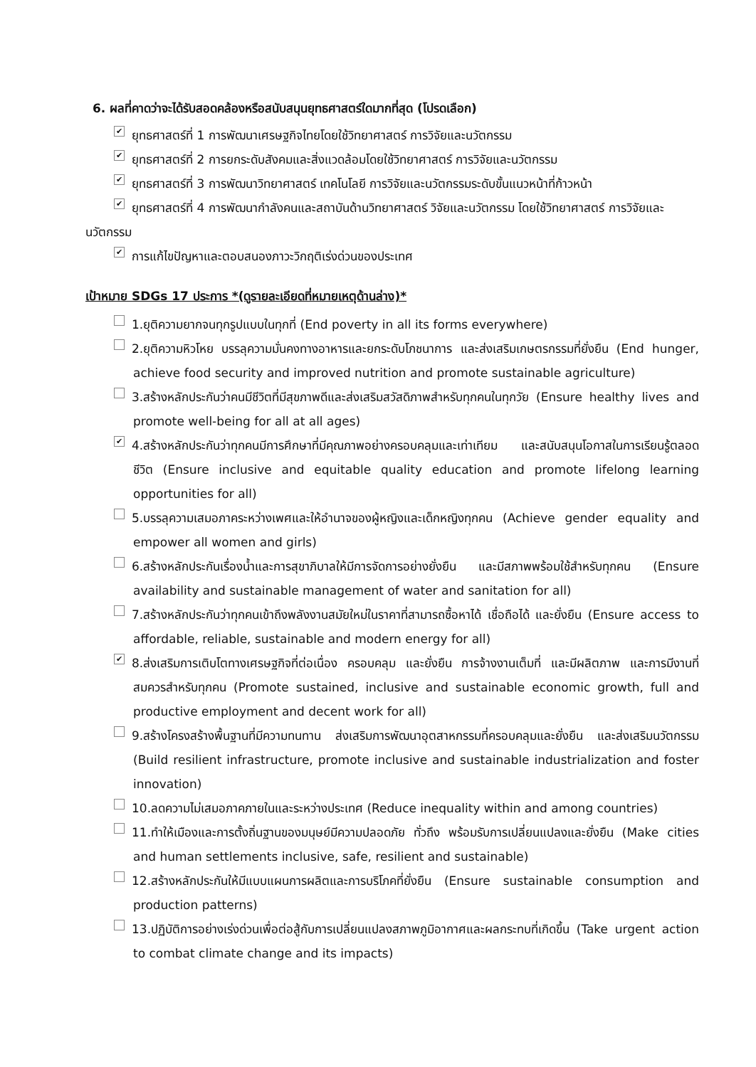6. ผลที่คาดว่าจะได้รับสอดคล้องหรือสนับสนุนยุทธศาสตร์ใดมากที่สุด (โปรดเลือก)
✔ ยุทธศาสตร์ที่ 1 การพัฒนาเศรษฐกิจไทยโดยใช้วิทยาศาสตร์ การวิจัยและนวัตกรรม
✔ ยุทธศาสตร์ที่ 2 การยกระดับสังคมและสิ่งแวดล้อมโดยใช้วิทยาศาสตร์ การวิจัยและนวัตกรรม
✔ ยุทธศาสตร์ที่ 3 การพัฒนาวิทยาศาสตร์ เทคโนโลยี การวิจัยและนวัตกรรมระดับขั้นแนวหน้าที่ก้าวหน้า
✔ ยุทธศาสตร์ที่ 4 การพัฒนากำลังคนและสถาบันด้านวิทยาศาสตร์ วิจัยและนวัตกรรม โดยใช้วิทยาศาสตร์ การวิจัยและนวัตกรรม
✔ การแก้ไขปัญหาและตอบสนองภาวะวิกฤติเร่งด่วนของประเทศ
เป้าหมาย SDGs 17 ประการ *(ดูรายละเอียดที่หมายเหตุด้านล่าง)*
1.ยุติความยากจนทุกรูปแบบในทุกที่ (End poverty in all its forms everywhere)
2.ยุติความหิวโหย บรรลุความมั่นคงทางอาหารและยกระดับโภชนาการ และส่งเสริมเกษตรกรรมที่ยั่งยืน (End hunger, achieve food security and improved nutrition and promote sustainable agriculture)
3.สร้างหลักประกันว่าคนมีชีวิตที่มีสุขภาพดีและส่งเสริมสวัสดิภาพสำหรับทุกคนในทุกวัย (Ensure healthy lives and promote well-being for all at all ages)
✔ 4.สร้างหลักประกันว่าทุกคนมีการศึกษาที่มีคุณภาพอย่างครอบคลุมและเท่าเทียม และสนับสนุนโอกาสในการเรียนรู้ตลอดชีวิต (Ensure inclusive and equitable quality education and promote lifelong learning opportunities for all)
5.บรรลุความเสมอภาคระหว่างเพศและให้อำนาจของผู้หญิงและเด็กหญิงทุกคน (Achieve gender equality and empower all women and girls)
6.สร้างหลักประกันเรื่องน้ำและการสุขาภิบาลให้มีการจัดการอย่างยั่งยืน และมีสภาพพร้อมใช้สำหรับทุกคน (Ensure availability and sustainable management of water and sanitation for all)
7.สร้างหลักประกันว่าทุกคนเข้าถึงพลังงานสมัยใหม่ในราคาที่สามารถซื้อหาได้ เชื่อถือได้ และยั่งยืน (Ensure access to affordable, reliable, sustainable and modern energy for all)
✔ 8.ส่งเสริมการเติบโตทางเศรษฐกิจที่ต่อเนื่อง ครอบคลุม และยั่งยืน การจ้างงานเต็มที่ และมีผลิตภาพ และการมีงานที่สมควรสำหรับทุกคน (Promote sustained, inclusive and sustainable economic growth, full and productive employment and decent work for all)
9.สร้างโครงสร้างพื้นฐานที่มีความทนทาน ส่งเสริมการพัฒนาอุตสาหกรรมที่ครอบคลุมและยั่งยืน และส่งเสริมนวัตกรรม (Build resilient infrastructure, promote inclusive and sustainable industrialization and foster innovation)
10.ลดความไม่เสมอภาคภายในและระหว่างประเทศ (Reduce inequality within and among countries)
11.ทำให้เมืองและการตั้งถิ่นฐานของมนุษย์มีความปลอดภัย ทั่วถึง พร้อมรับการเปลี่ยนแปลงและยั่งยืน (Make cities and human settlements inclusive, safe, resilient and sustainable)
12.สร้างหลักประกันให้มีแบบแผนการผลิตและการบริโภคที่ยั่งยืน (Ensure sustainable consumption and production patterns)
13.ปฏิบัติการอย่างเร่งด่วนเพื่อต่อสู้กับการเปลี่ยนแปลงสภาพภูมิอากาศและผลกระทบที่เกิดขึ้น (Take urgent action to combat climate change and its impacts)